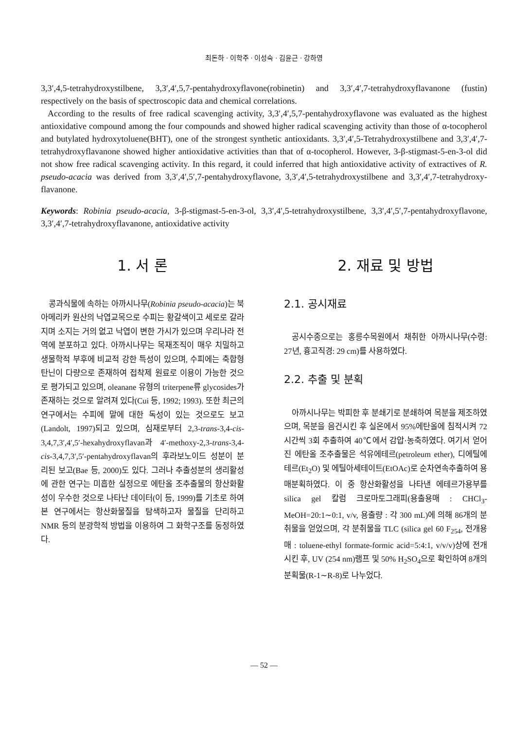최돈하 · 이학주 · 이성숙 · 김윤근 · 강하영
3,3′,4,5-tetrahydroxystilbene, 3,3′,4′,5,7-pentahydroxyflavone(robinetin) and 3,3′,4′,7-tetrahydroxyflavanone (fustin) respectively on the basis of spectroscopic data and chemical correlations.
According to the results of free radical scavenging activity, 3,3′,4′,5,7-pentahydroxyflavone was evaluated as the highest antioxidative compound among the four compounds and showed higher radical scavenging activity than those of α-tocopherol and butylated hydroxytoluene(BHT), one of the strongest synthetic antioxidants. 3,3′,4′,5-Tetrahydroxystilbene and 3,3′,4′,7-tetrahydroxyflavanone showed higher antioxidative activities than that of α-tocopherol. However, 3-β-stigmast-5-en-3-ol did not show free radical scavenging activity. In this regard, it could inferred that high antioxidative activity of extractives of R. pseudo-acacia was derived from 3,3′,4′,5′,7-pentahydroxyflavone, 3,3′,4′,5-tetrahydroxystilbene and 3,3′,4′,7-tetrahydroxy-flavanone.
Keywords: Robinia pseudo-acacia, 3-β-stigmast-5-en-3-ol, 3,3′,4′,5-tetrahydroxystilbene, 3,3′,4′,5′,7-pentahydroxyflavone, 3,3′,4′,7-tetrahydroxyflavanone, antioxidative activity
1. 서 론
콩과식물에 속하는 아까시나무(Robinia pseudo-acacia)는 북아메리카 원산의 낙엽교목으로 수피는 황갈색이고 세로로 갈라지며 소지는 거의 없고 낙엽이 변한 가시가 있으며 우리나라 전역에 분포하고 있다. 아까시나무는 목재조직이 매우 치밀하고 생물학적 부후에 비교적 강한 특성이 있으며, 수피에는 축합형 탄닌이 다량으로 존재하여 접착제 원료로 이용이 가능한 것으로 평가되고 있으며, oleanane 유형의 triterpene류 glycosides가 존재하는 것으로 알려져 있다(Cui 등, 1992; 1993). 또한 최근의 연구에서는 수피에 말에 대한 독성이 있는 것으로도 보고(Landolt, 1997)되고 있으며, 심재로부터 2,3-trans-3,4-cis-3,4,7,3′,4′,5′-hexahydroxyflavan과 4′-methoxy-2,3-trans-3,4-cis-3,4,7,3′,5′-pentahydroxyflavan의 후라보노이드 성분이 분리된 보고(Bae 등, 2000)도 있다. 그러나 추출성분의 생리활성에 관한 연구는 미흡한 실정으로 에탄올 조추출물의 항산화활성이 우수한 것으로 나타난 데이터(이 등, 1999)를 기초로 하여 본 연구에서는 항산화물질을 탐색하고자 물질을 단리하고 NMR 등의 분광학적 방법을 이용하여 그 화학구조를 동정하였다.
2. 재료 및 방법
2.1. 공시재료
공시수종으로는 홍릉수목원에서 채취한 아까시나무(수령: 27년, 흉고직경: 29 cm)를 사용하였다.
2.2. 추출 및 분획
아까시나무는 박피한 후 분쇄기로 분쇄하여 목분을 제조하였으며, 목분을 음건시킨 후 실온에서 95%에탄올에 침적시켜 72시간씩 3회 추출하여 40℃에서 감압·농축하였다. 여기서 얻어진 에탄올 조추출물은 석유에테르(petroleum ether), 디에틸에테르(Et<sub>2</sub>O) 및 에틸아세테이트(EtOAc)로 순차연속추출하여 용매분획하였다. 이 중 항산화활성을 나타낸 에테르가용부를 silica gel 칼럼 크로마토그래피(용출용매 : CHCl<sub>3</sub>-MeOH=20:1∼0:1, v/v, 용출량 : 각 300 mL)에 의해 86개의 분취물을 얻었으며, 각 분취물을 TLC (silica gel 60 F<sub>254</sub>, 전개용매 : toluene-ethyl formate-formic acid=5:4:1, v/v/v)상에 전개시킨 후, UV (254 nm)램프 및 50% H<sub>2</sub>SO<sub>4</sub>으로 확인하여 8개의 분획물(R-1∼R-8)로 나누었다.
— 52 —